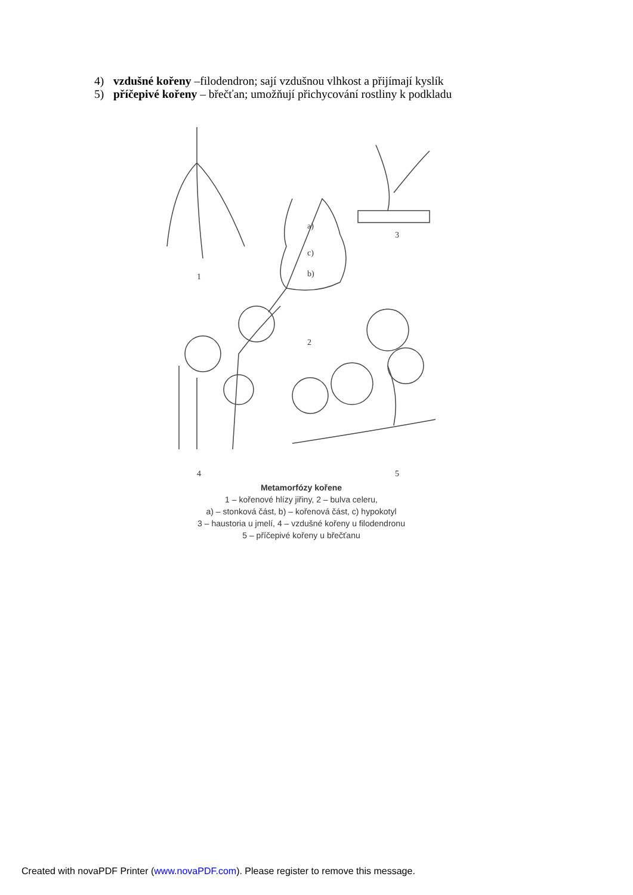4) vzdušné kořeny –filodendron; sají vzdušnou vlhkost a přijímají kyslík
5) příčepivé kořeny – břečťan; umožňují přichycování rostliny k podkladu
1
a)
c)
b)
2
3
4
5
Metamorfózy kořene
1 – kořenové hlízy jiřiny, 2 – bulva celeru,
a) – stonková část, b) – kořenová část, c) hypokotyl
3 – haustoria u jmelí, 4 – vzdušné kořeny u filodendronu
5 – příčepivé kořeny u břečťanu
Created with novaPDF Printer (www.novaPDF.com). Please register to remove this message.